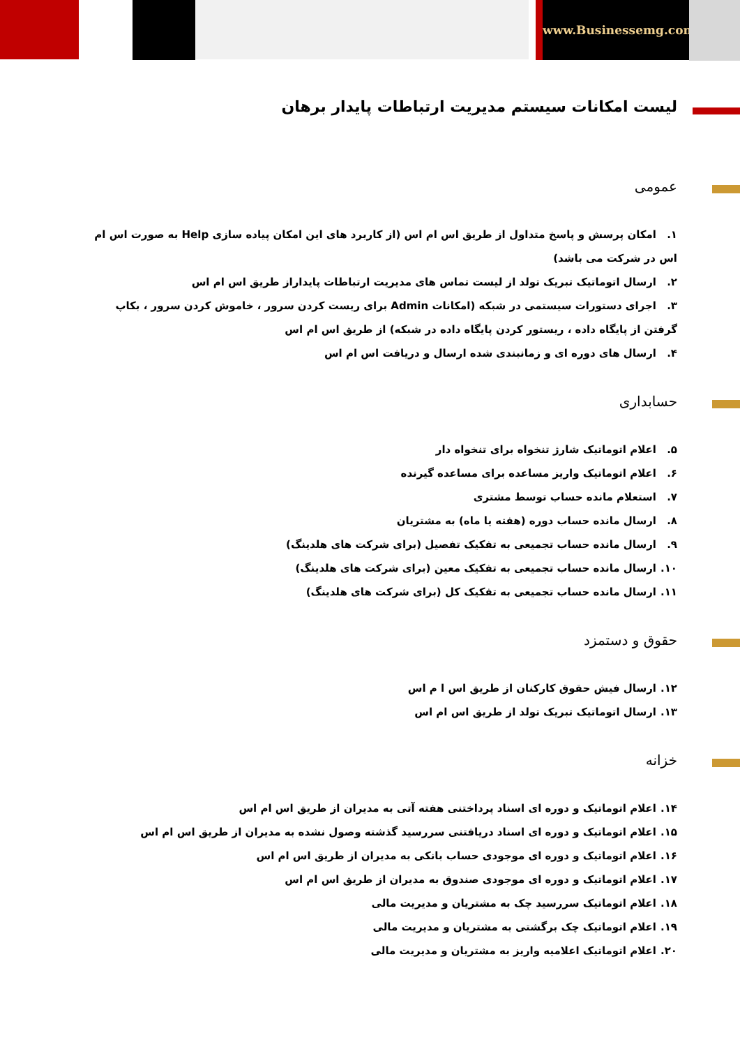www.Businessemg.com
لیست امکانات سیستم مدیریت ارتباطات پایدار برهان
عمومی
۱. امکان پرسش و پاسخ متداول از طریق اس ام اس (از کاربرد های این امکان پیاده سازی Help به صورت اس ام اس در شرکت می باشد)
۲. ارسال اتوماتیک تبریک تولد از لیست تماس های مدیریت ارتباطات پایداراز طریق اس ام اس
۳. اجرای دستورات سیستمی در شبکه (امکانات Admin برای ریست کردن سرور ، خاموش کردن سرور ، بکاپ گرفتن از پایگاه داده ، ریستور کردن پایگاه داده در شبکه) از طریق اس ام اس
۴. ارسال های دوره ای و زمانبندی شده ارسال و دریافت اس ام اس
حسابداری
۵. اعلام اتوماتیک شارژ تنخواه برای تنخواه دار
۶. اعلام اتوماتیک واریز مساعده برای مساعده گیرنده
۷. استعلام مانده حساب توسط مشتری
۸. ارسال مانده حساب دوره (هفته یا ماه) به مشتریان
۹. ارسال مانده حساب تجمیعی به تفکیک تفصیل (برای شرکت های هلدینگ)
۱۰. ارسال مانده حساب تجمیعی به تفکیک معین (برای شرکت های هلدینگ)
۱۱. ارسال مانده حساب تجمیعی به تفکیک کل (برای شرکت های هلدینگ)
حقوق و دستمزد
۱۲. ارسال فیش حقوق کارکنان از طریق اس ا م اس
۱۳. ارسال اتوماتیک تبریک تولد از طریق اس ام اس
خزانه
۱۴. اعلام اتوماتیک و دوره ای اسناد پرداختنی هفته آتی به مدیران از طریق اس ام اس
۱۵. اعلام اتوماتیک و دوره ای اسناد دریافتنی سررسید گذشته وصول نشده به مدیران از طریق اس ام اس
۱۶. اعلام اتوماتیک و دوره ای موجودی حساب بانکی به مدیران از طریق اس ام اس
۱۷. اعلام اتوماتیک و دوره ای موجودی صندوق به مدیران از طریق اس ام اس
۱۸. اعلام اتوماتیک سررسید چک به مشتریان و مدیریت مالی
۱۹. اعلام اتوماتیک چک برگشتی به مشتریان و مدیریت مالی
۲۰. اعلام اتوماتیک اعلامیه واریز به مشتریان و مدیریت مالی